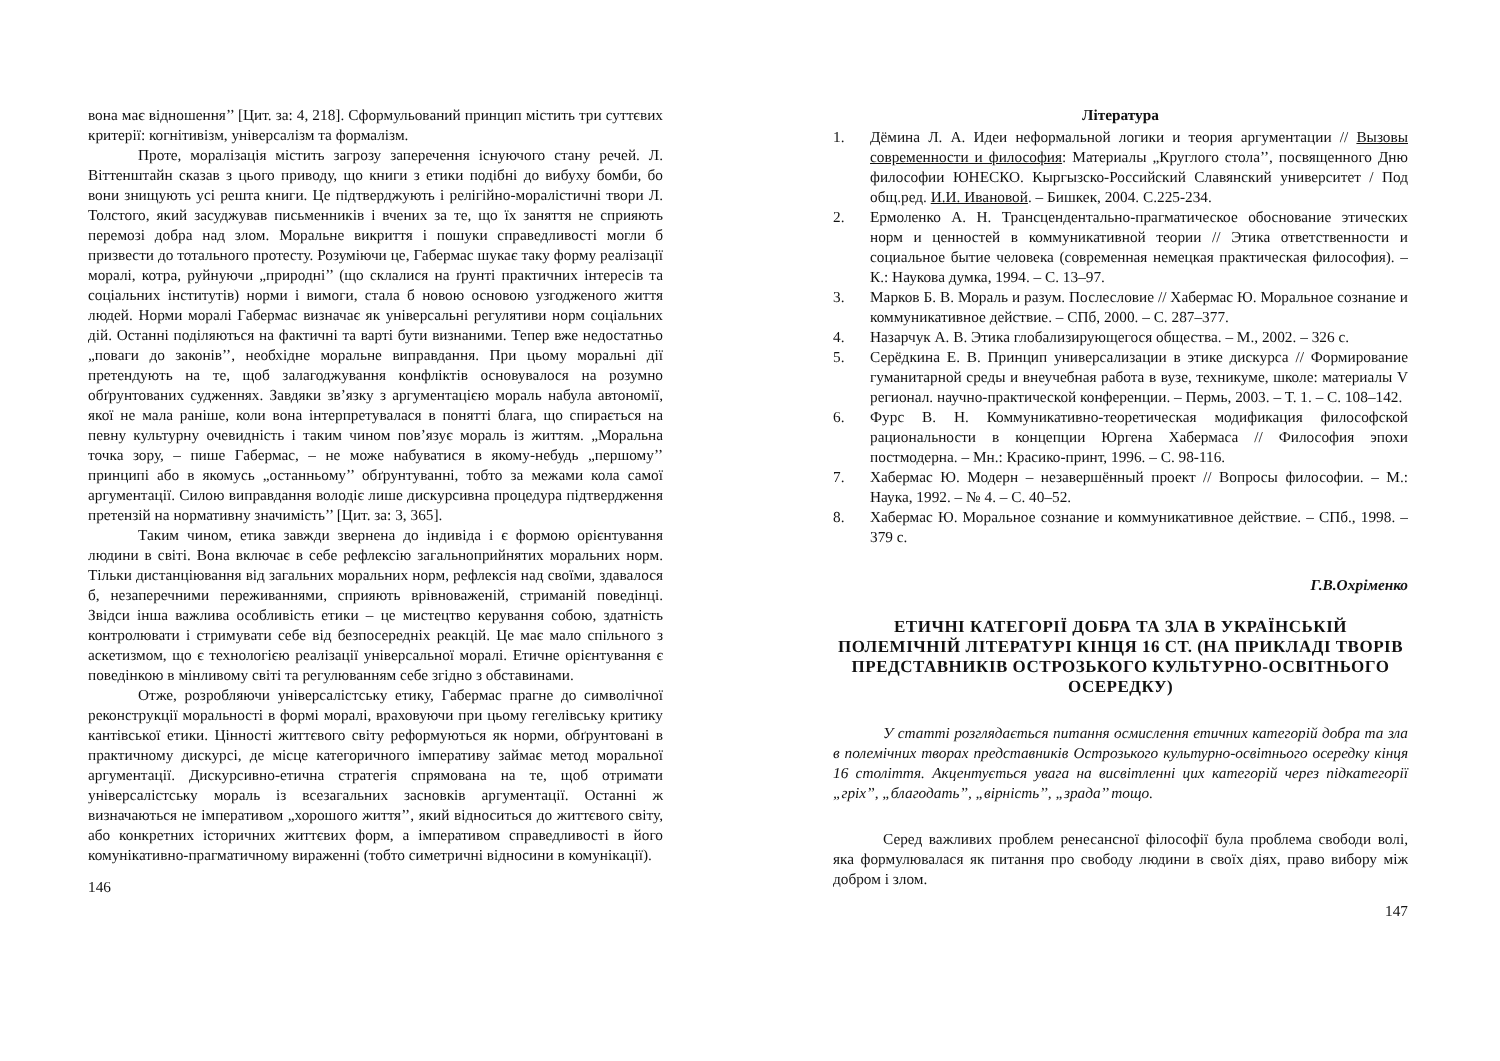вона має відношення’’ [Цит. за: 4, 218]. Сформульований принцип містить три суттєвих критерії: когнітивізм, універсалізм та формалізм.
Проте, моралізація містить загрозу заперечення існуючого стану речей. Л. Віттенштайн сказав з цього приводу, що книги з етики подібні до вибуху бомби, бо вони знищують усі решта книги. Це підтверджують і релігійно-моралістичні твори Л. Толстого, який засуджував письменників і вчених за те, що їх заняття не сприяють перемозі добра над злом. Моральне викриття і пошуки справедливості могли б призвести до тотального протесту. Розуміючи це, Габермас шукає таку форму реалізації моралі, котра, руйнуючи „природні’’ (що склалися на ґрунті практичних інтересів та соціальних інститутів) норми і вимоги, стала б новою основою узгодженого життя людей. Норми моралі Габермас визначає як універсальні регулятиви норм соціальних дій. Останні поділяються на фактичні та варті бути визнаними. Тепер вже недостатньо „поваги до законів’’, необхідне моральне виправдання. При цьому моральні дії претендують на те, щоб залагоджування конфліктів основувалося на розумно обґрунтованих судженнях. Завдяки зв’язку з аргументацією мораль набула автономії, якої не мала раніше, коли вона інтерпретувалася в понятті блага, що спирається на певну культурну очевидність і таким чином пов’язує мораль із життям. „Моральна точка зору, – пише Габермас, – не може набуватися в якому-небудь „першому’’ принципі або в якомусь „останньому’’ обґрунтуванні, тобто за межами кола самої аргументації. Силою виправдання володіє лише дискурсивна процедура підтвердження претензій на нормативну значимість’’ [Цит. за: 3, 365].
Таким чином, етика завжди звернена до індивіда і є формою орієнтування людини в світі. Вона включає в себе рефлексію загальноприйнятих моральних норм. Тільки дистанціювання від загальних моральних норм, рефлексія над своїми, здавалося б, незаперечними переживаннями, сприяють врівноваженій, стриманій поведінці. Звідси інша важлива особливість етики – це мистецтво керування собою, здатність контролювати і стримувати себе від безпосередніх реакцій. Це має мало спільного з аскетизмом, що є технологією реалізації універсальної моралі. Етичне орієнтування є поведінкою в мінливому світі та регулюванням себе згідно з обставинами.
Отже, розробляючи універсалістську етику, Габермас прагне до символічної реконструкції моральності в формі моралі, враховуючи при цьому гегелівську критику кантівської етики. Цінності життєвого світу реформуються як норми, обґрунтовані в практичному дискурсі, де місце категоричного імперативу займає метод моральної аргументації. Дискурсивно-етична стратегія спрямована на те, щоб отримати універсалістську мораль із всезагальних засновків аргументації. Останні ж визначаються не імперативом „хорошого життя’’, який відноситься до життєвого світу, або конкретних історичних життєвих форм, а імперативом справедливості в його комунікативно-прагматичному вираженні (тобто симетричні відносини в комунікації).
146
Література
1. Дёмина Л. А. Идеи неформальной логики и теория аргументации // Вызовы современности и философия: Материалы „Круглого стола’’, посвященного Дню философии ЮНЕСКО. Кыргызско-Российский Славянский университет / Под общ.ред. И.И. Ивановой. – Бишкек, 2004. С.225-234.
2. Ермоленко А. Н. Трансцендентально-прагматическое обоснование этических норм и ценностей в коммуникативной теории // Этика ответственности и социальное бытие человека (современная немецкая практическая философия). – К.: Наукова думка, 1994. – С. 13–97.
3. Марков Б. В. Мораль и разум. Послесловие // Хабермас Ю. Моральное сознание и коммуникативное действие. – СПб, 2000. – С. 287–377.
4. Назарчук А. В. Этика глобализирующегося общества. – М., 2002. – 326 с.
5. Серёдкина Е. В. Принцип универсализации в этике дискурса // Формирование гуманитарной среды и внеучебная работа в вузе, техникуме, школе: материалы V регионал. научно-практической конференции. – Пермь, 2003. – Т. 1. – С. 108–142.
6. Фурс В. Н. Коммуникативно-теоретическая модификация философской рациональности в концепции Юргена Хабермаса // Философия эпохи постмодерна. – Мн.: Красико-принт, 1996. – С. 98-116.
7. Хабермас Ю. Модерн – незавершённый проект // Вопросы философии. – М.: Наука, 1992. – № 4. – С. 40–52.
8. Хабермас Ю. Моральное сознание и коммуникативное действие. – СПб., 1998. – 379 с.
Г.В.Охріменко
ЕТИЧНІ КАТЕГОРІЇ ДОБРА ТА ЗЛА В УКРАЇНСЬКІЙ ПОЛЕМІЧНІЙ ЛІТЕРАТУРІ КІНЦЯ 16 СТ. (НА ПРИКЛАДІ ТВОРІВ ПРЕДСТАВНИКІВ ОСТРОЗЬКОГО КУЛЬТУРНО-ОСВІТНЬОГО ОСЕРЕДКУ)
У статті розглядається питання осмислення етичних категорій добра та зла в полемічних творах представників Острозького культурно-освітнього осередку кінця 16 століття. Акцентується увага на висвітленні цих категорій через підкатегорії „гріх’’, „благодать’’, „вірність’’, „зрада’’ тощо.
Серед важливих проблем ренесансної філософії була проблема свободи волі, яка формулювалася як питання про свободу людини в своїх діях, право вибору між добром і злом.
147